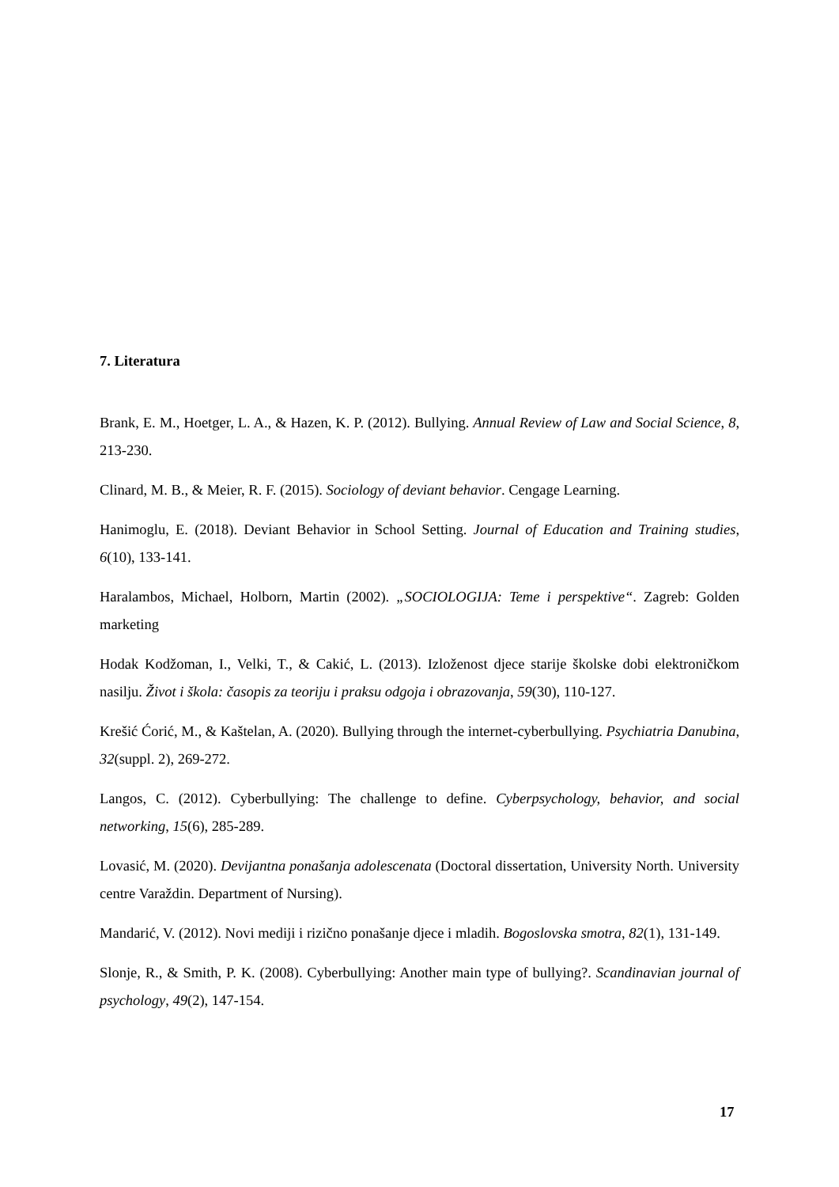7. Literatura
Brank, E. M., Hoetger, L. A., & Hazen, K. P. (2012). Bullying. Annual Review of Law and Social Science, 8, 213-230.
Clinard, M. B., & Meier, R. F. (2015). Sociology of deviant behavior. Cengage Learning.
Hanimoglu, E. (2018). Deviant Behavior in School Setting. Journal of Education and Training studies, 6(10), 133-141.
Haralambos, Michael, Holborn, Martin (2002). „SOCIOLOGIJA: Teme i perspektive“. Zagreb: Golden marketing
Hodak Kodžoman, I., Velki, T., & Cakić, L. (2013). Izloženost djece starije školske dobi elektroničkom nasilju. Život i škola: časopis za teoriju i praksu odgoja i obrazovanja, 59(30), 110-127.
Krešić Ćorić, M., & Kaštelan, A. (2020). Bullying through the internet-cyberbullying. Psychiatria Danubina, 32(suppl. 2), 269-272.
Langos, C. (2012). Cyberbullying: The challenge to define. Cyberpsychology, behavior, and social networking, 15(6), 285-289.
Lovasić, M. (2020). Devijantna ponašanja adolescenata (Doctoral dissertation, University North. University centre Varaždin. Department of Nursing).
Mandarić, V. (2012). Novi mediji i rizično ponašanje djece i mladih. Bogoslovska smotra, 82(1), 131-149.
Slonje, R., & Smith, P. K. (2008). Cyberbullying: Another main type of bullying?. Scandinavian journal of psychology, 49(2), 147-154.
17